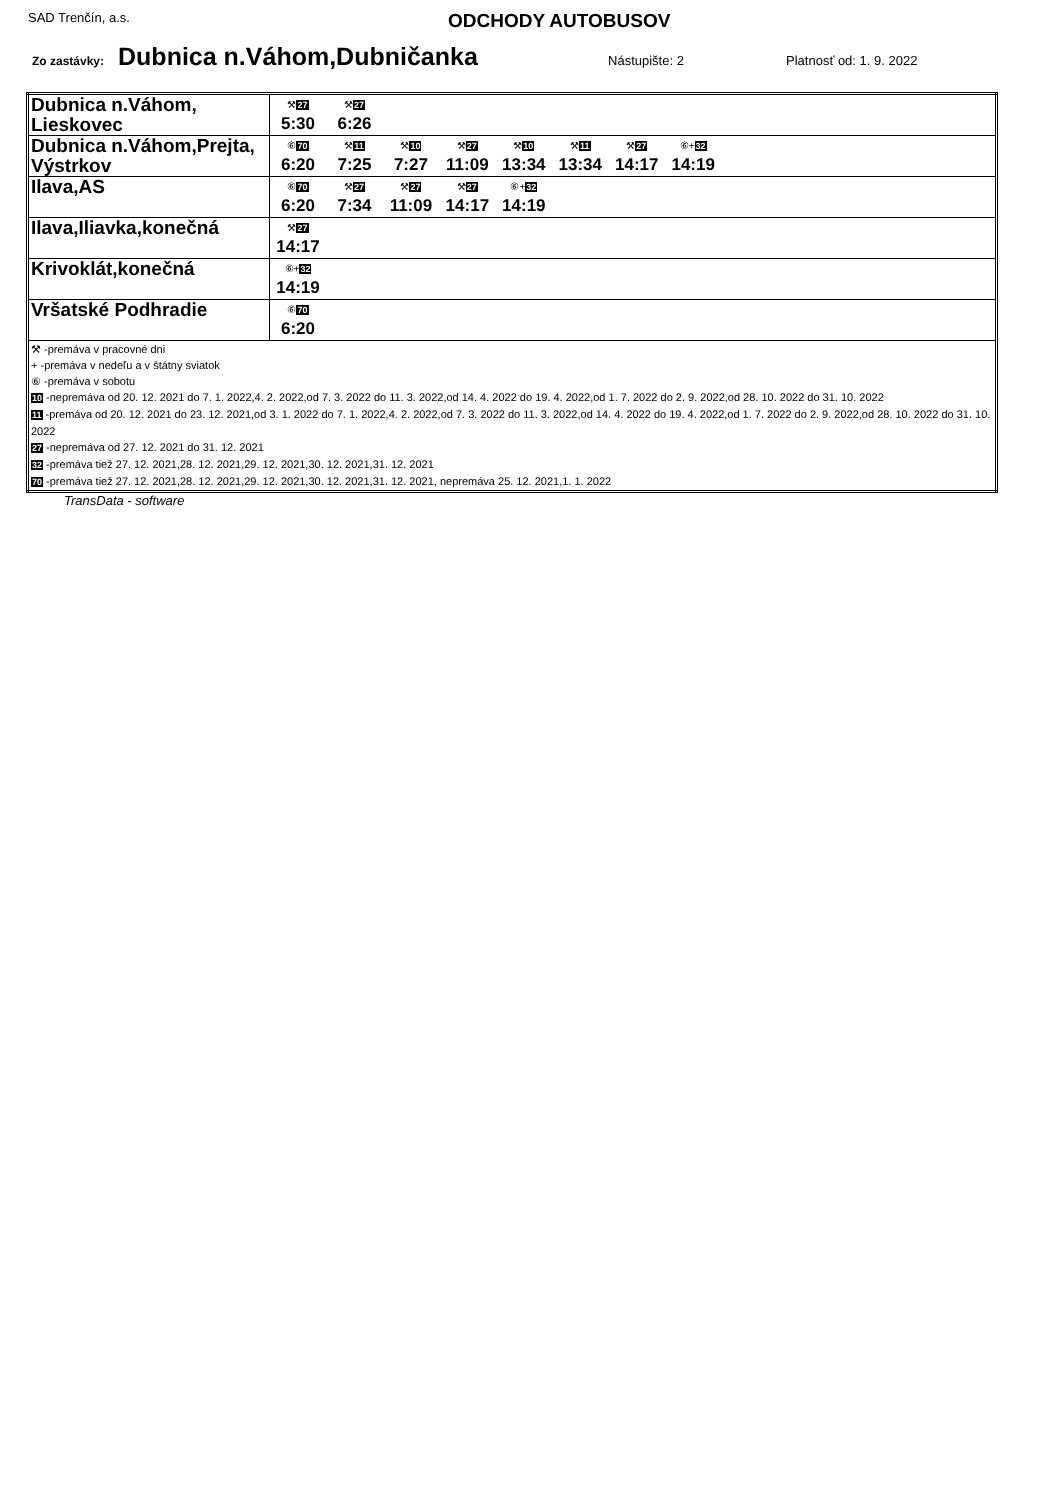SAD Trenčín, a.s.
ODCHODY AUTOBUSOV
Zo zastávky: Dubnica n.Váhom,Dubničanka Nástupište: 2 Platnosť od: 1. 9. 2022
| Dubnica n.Váhom, Lieskovec | ⚒ 27 5:30 ⚒ 27 6:26 |
| Dubnica n.Váhom,Prejta, Výstrkov | ⑥ 70 6:20 ⚒ 11 7:25 ⚒ 10 7:27 ⚒ 27 11:09 ⚒ 10 13:34 ⚒ 11 13:34 ⚒ 27 14:17 ⑥+ 32 14:19 |
| Ilava,AS | ⑥ 70 6:20 ⚒ 27 7:34 ⚒ 27 11:09 ⚒ 27 14:17 ⑥+ 32 14:19 |
| Ilava,Iliavka,konečná | ⚒ 27 14:17 |
| Krivoklát,konečná | ⑥+ 32 14:19 |
| Vršatské Podhradie | ⑥ 70 6:20 |
| ⚒ -premáva v pracovné dni + -premáva v nedeľu a v štátny sviatok ⑥ -premáva v sobotu 10 -nepremáva od 20. 12. 2021 do 7. 1. 2022,4. 2. 2022,od 7. 3. 2022 do 11. 3. 2022,od 14. 4. 2022 do 19. 4. 2022,od 1. 7. 2022 do 2. 9. 2022,od 28. 10. 2022 do 31. 10. 2022 11 -premáva od 20. 12. 2021 do 23. 12. 2021,od 3. 1. 2022 do 7. 1. 2022,4. 2. 2022,od 7. 3. 2022 do 11. 3. 2022,od 14. 4. 2022 do 19. 4. 2022,od 1. 7. 2022 do 2. 9. 2022,od 28. 10. 2022 do 31. 10. 2022 27 -nepremáva od 27. 12. 2021 do 31. 12. 2021 32 -premáva tiež 27. 12. 2021,28. 12. 2021,29. 12. 2021,30. 12. 2021,31. 12. 2021 70 -premáva tiež 27. 12. 2021,28. 12. 2021,29. 12. 2021,30. 12. 2021,31. 12. 2021, nepremáva 25. 12. 2021,1. 1. 2022 | |
TransData - software